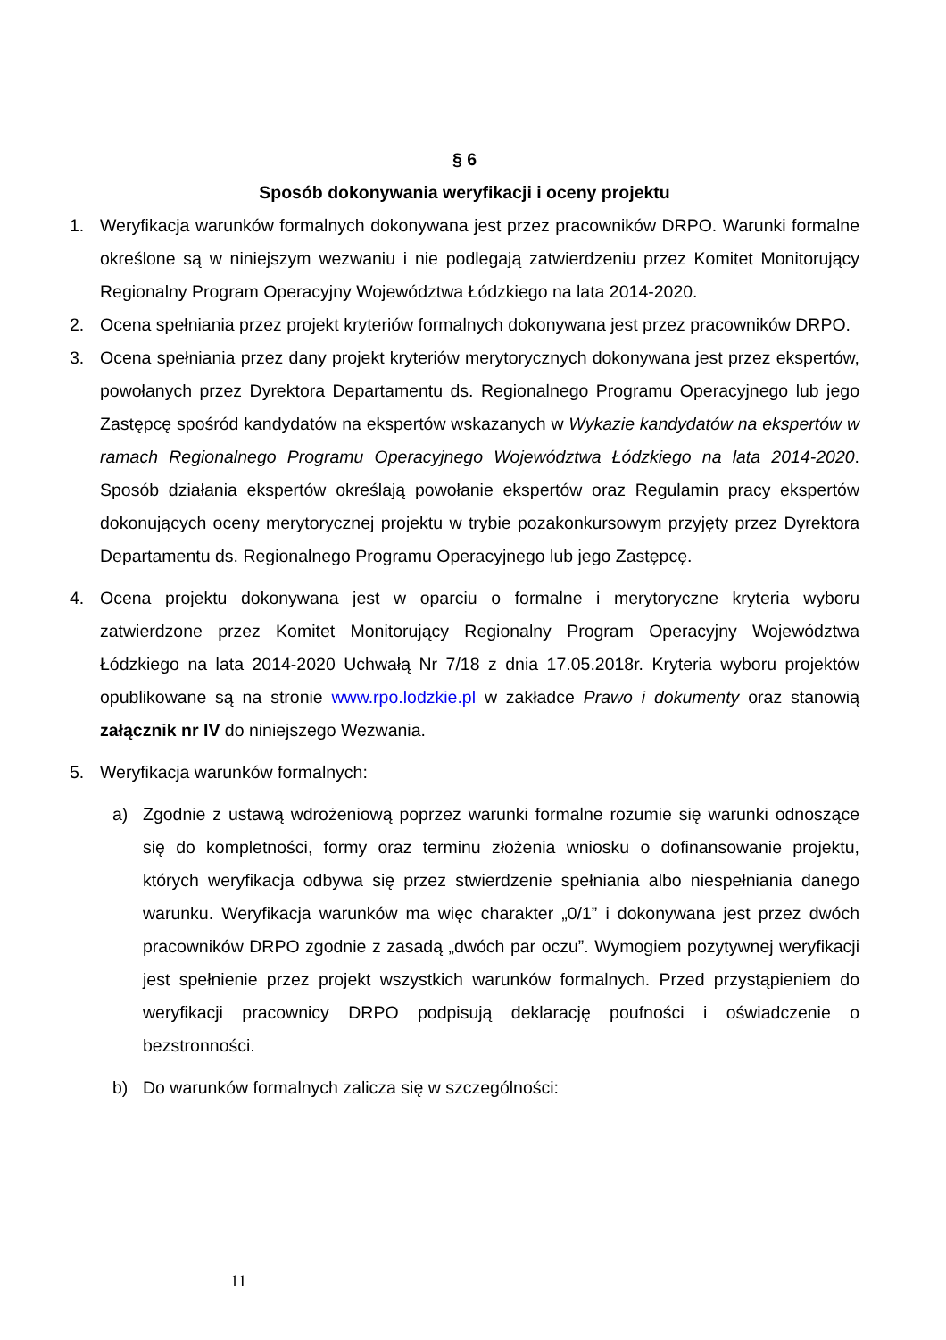§ 6
Sposób dokonywania weryfikacji i oceny projektu
1. Weryfikacja warunków formalnych dokonywana jest przez pracowników DRPO. Warunki formalne określone są w niniejszym wezwaniu i nie podlegają zatwierdzeniu przez Komitet Monitorujący Regionalny Program Operacyjny Województwa Łódzkiego na lata 2014-2020.
2. Ocena spełniania przez projekt kryteriów formalnych dokonywana jest przez pracowników DRPO.
3. Ocena spełniania przez dany projekt kryteriów merytorycznych dokonywana jest przez ekspertów, powołanych przez Dyrektora Departamentu ds. Regionalnego Programu Operacyjnego lub jego Zastępcę spośród kandydatów na ekspertów wskazanych w Wykazie kandydatów na ekspertów w ramach Regionalnego Programu Operacyjnego Województwa Łódzkiego na lata 2014-2020. Sposób działania ekspertów określają powołanie ekspertów oraz Regulamin pracy ekspertów dokonujących oceny merytorycznej projektu w trybie pozakonkursowym przyjęty przez Dyrektora Departamentu ds. Regionalnego Programu Operacyjnego lub jego Zastępcę.
4. Ocena projektu dokonywana jest w oparciu o formalne i merytoryczne kryteria wyboru zatwierdzone przez Komitet Monitorujący Regionalny Program Operacyjny Województwa Łódzkiego na lata 2014-2020 Uchwałą Nr 7/18 z dnia 17.05.2018r. Kryteria wyboru projektów opublikowane są na stronie www.rpo.lodzkie.pl w zakładce Prawo i dokumenty oraz stanowią załącznik nr IV do niniejszego Wezwania.
5. Weryfikacja warunków formalnych:
a) Zgodnie z ustawą wdrożeniową poprzez warunki formalne rozumie się warunki odnoszące się do kompletności, formy oraz terminu złożenia wniosku o dofinansowanie projektu, których weryfikacja odbywa się przez stwierdzenie spełniania albo niespełniania danego warunku. Weryfikacja warunków ma więc charakter „0/1” i dokonywana jest przez dwóch pracowników DRPO zgodnie z zasadą „dwóch par oczu”. Wymogiem pozytywnej weryfikacji jest spełnienie przez projekt wszystkich warunków formalnych. Przed przystąpieniem do weryfikacji pracownicy DRPO podpisują deklarację poufności i oświadczenie o bezstronności.
b) Do warunków formalnych zalicza się w szczególności:
11